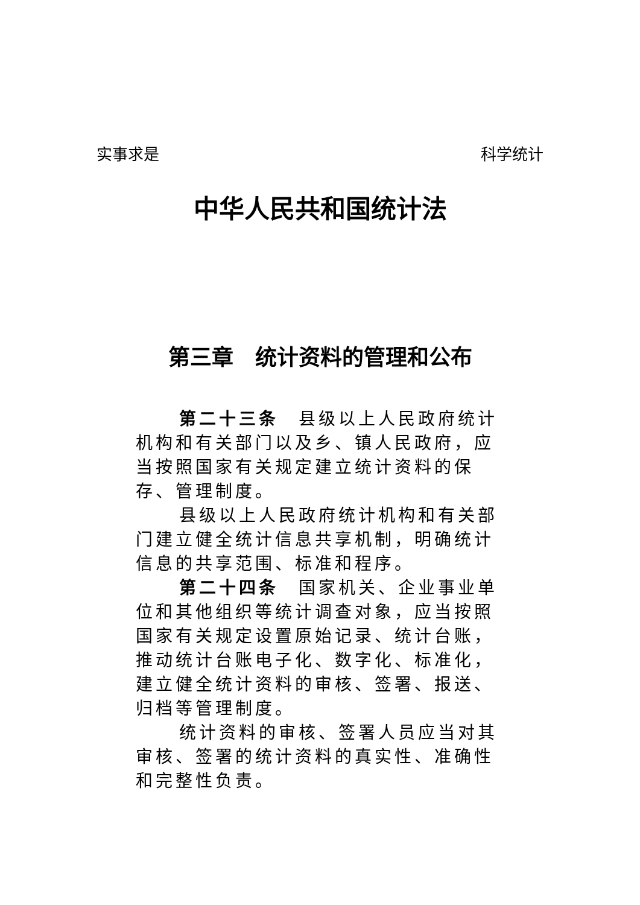实事求是 科学统计
中华人民共和国统计法
第三章　统计资料的管理和公布
第二十三条　县级以上人民政府统计机构和有关部门以及乡、镇人民政府，应当按照国家有关规定建立统计资料的保存、管理制度。
县级以上人民政府统计机构和有关部门建立健全统计信息共享机制，明确统计信息的共享范围、标准和程序。
第二十四条　国家机关、企业事业单位和其他组织等统计调查对象，应当按照国家有关规定设置原始记录、统计台账，推动统计台账电子化、数字化、标准化，建立健全统计资料的审核、签署、报送、归档等管理制度。
统计资料的审核、签署人员应当对其审核、签署的统计资料的真实性、准确性和完整性负责。